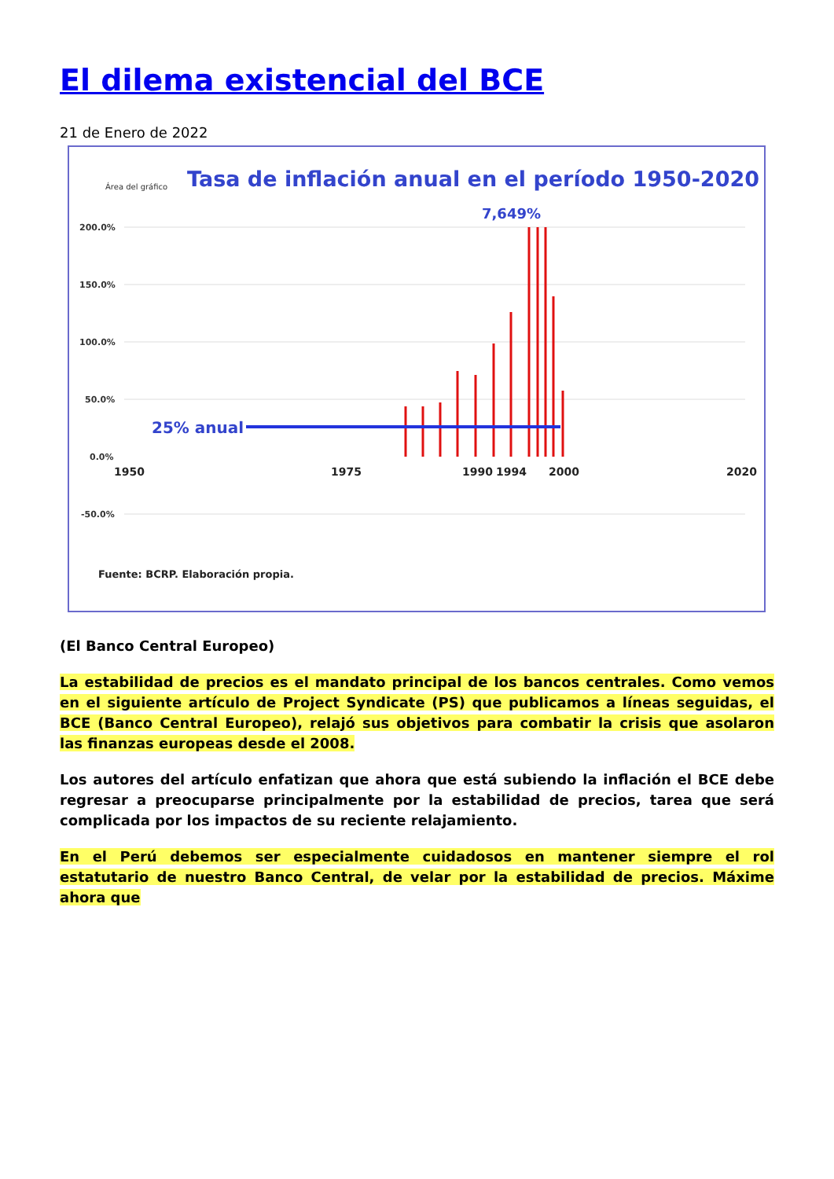El dilema existencial del BCE
21 de Enero de 2022
Área del gráfico
Tasa de inflación anual en el período 1950-2020
7,649%
200.0%
150.0%
100.0%
50.0%
0.0%
-50.0%
25% anual
1950
1975
1990
1994
2000
2020
Fuente: BCRP. Elaboración propia.
(El Banco Central Europeo)
La estabilidad de precios es el mandato principal de los bancos centrales. Como vemos en el siguiente artículo de Project Syndicate (PS) que publicamos a líneas seguidas, el BCE (Banco Central Europeo), relajó sus objetivos para combatir la crisis que asolaron las finanzas europeas desde el 2008.
Los autores del artículo enfatizan que ahora que está subiendo la inflación el BCE debe regresar a preocuparse principalmente por la estabilidad de precios, tarea que será complicada por los impactos de su reciente relajamiento.
En el Perú debemos ser especialmente cuidadosos en mantener siempre el rol estatutario de nuestro Banco Central, de velar por la estabilidad de precios. Máxime ahora que